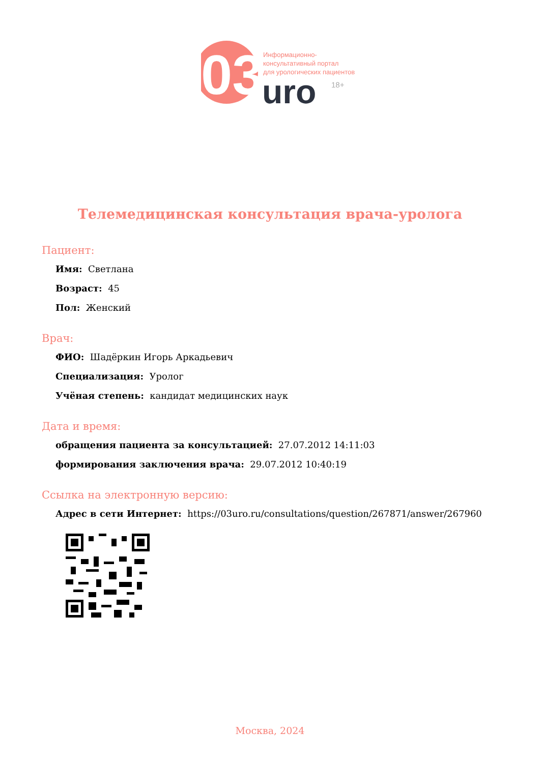03
Информационно-
консультативный портал
для урологических пациентов
uro
18+
Телемедицинская консультация врача-уролога
Пациент:
Имя: Светлана
Возраст: 45
Пол: Женский
Врач:
ФИО: Шадёркин Игорь Аркадьевич
Специализация: Уролог
Учёная степень: кандидат медицинских наук
Дата и время:
обращения пациента за консультацией: 27.07.2012 14:11:03
формирования заключения врача: 29.07.2012 10:40:19
Ссылка на электронную версию:
Адрес в сети Интернет: https://03uro.ru/consultations/question/267871/answer/267960
Москва, 2024